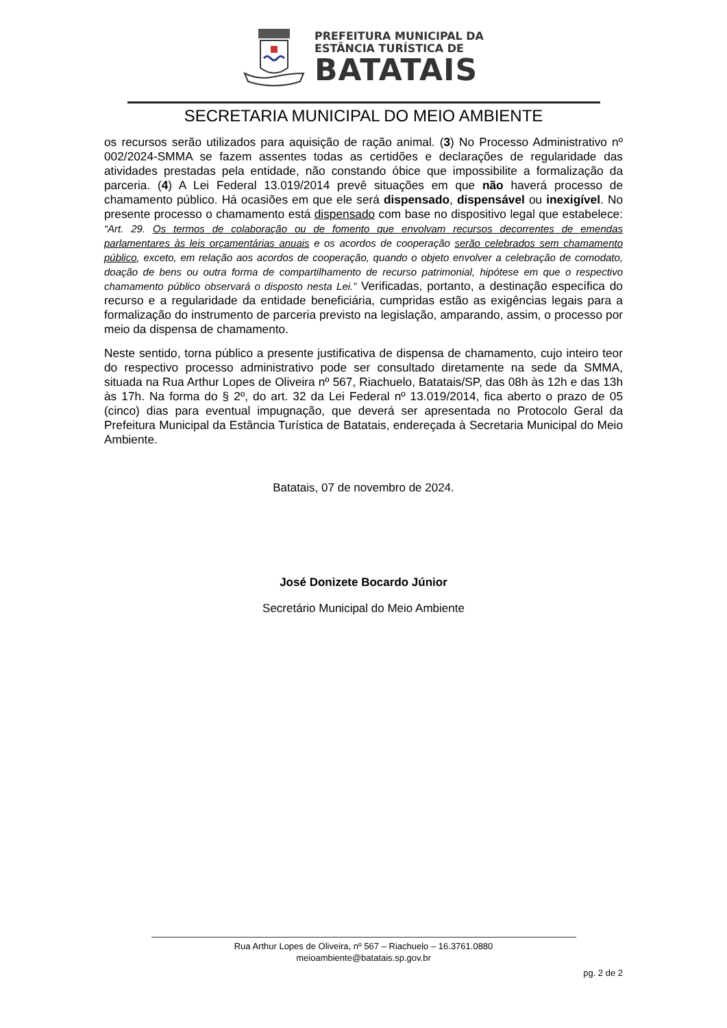PREFEITURA MUNICIPAL DA
ESTÂNCIA TURÍSTICA DE
BATATAIS
SECRETARIA MUNICIPAL DO MEIO AMBIENTE
os recursos serão utilizados para aquisição de ração animal. (3) No Processo Administrativo nº 002/2024-SMMA se fazem assentes todas as certidões e declarações de regularidade das atividades prestadas pela entidade, não constando óbice que impossibilite a formalização da parceria. (4) A Lei Federal 13.019/2014 prevê situações em que não haverá processo de chamamento público. Há ocasiões em que ele será dispensado, dispensável ou inexigível. No presente processo o chamamento está dispensado com base no dispositivo legal que estabelece: “Art. 29. Os termos de colaboração ou de fomento que envolvam recursos decorrentes de emendas parlamentares às leis orçamentárias anuais e os acordos de cooperação serão celebrados sem chamamento público, exceto, em relação aos acordos de cooperação, quando o objeto envolver a celebração de comodato, doação de bens ou outra forma de compartilhamento de recurso patrimonial, hipótese em que o respectivo chamamento público observará o disposto nesta Lei.” Verificadas, portanto, a destinação específica do recurso e a regularidade da entidade beneficiária, cumpridas estão as exigências legais para a formalização do instrumento de parceria previsto na legislação, amparando, assim, o processo por meio da dispensa de chamamento.
Neste sentido, torna público a presente justificativa de dispensa de chamamento, cujo inteiro teor do respectivo processo administrativo pode ser consultado diretamente na sede da SMMA, situada na Rua Arthur Lopes de Oliveira nº 567, Riachuelo, Batatais/SP, das 08h às 12h e das 13h às 17h. Na forma do § 2º, do art. 32 da Lei Federal nº 13.019/2014, fica aberto o prazo de 05 (cinco) dias para eventual impugnação, que deverá ser apresentada no Protocolo Geral da Prefeitura Municipal da Estância Turística de Batatais, endereçada à Secretaria Municipal do Meio Ambiente.
Batatais, 07 de novembro de 2024.
José Donizete Bocardo Júnior
Secretário Municipal do Meio Ambiente
Rua Arthur Lopes de Oliveira, nº 567 – Riachuelo – 16.3761.0880
meioambiente@batatais.sp.gov.br
pg. 2 de 2